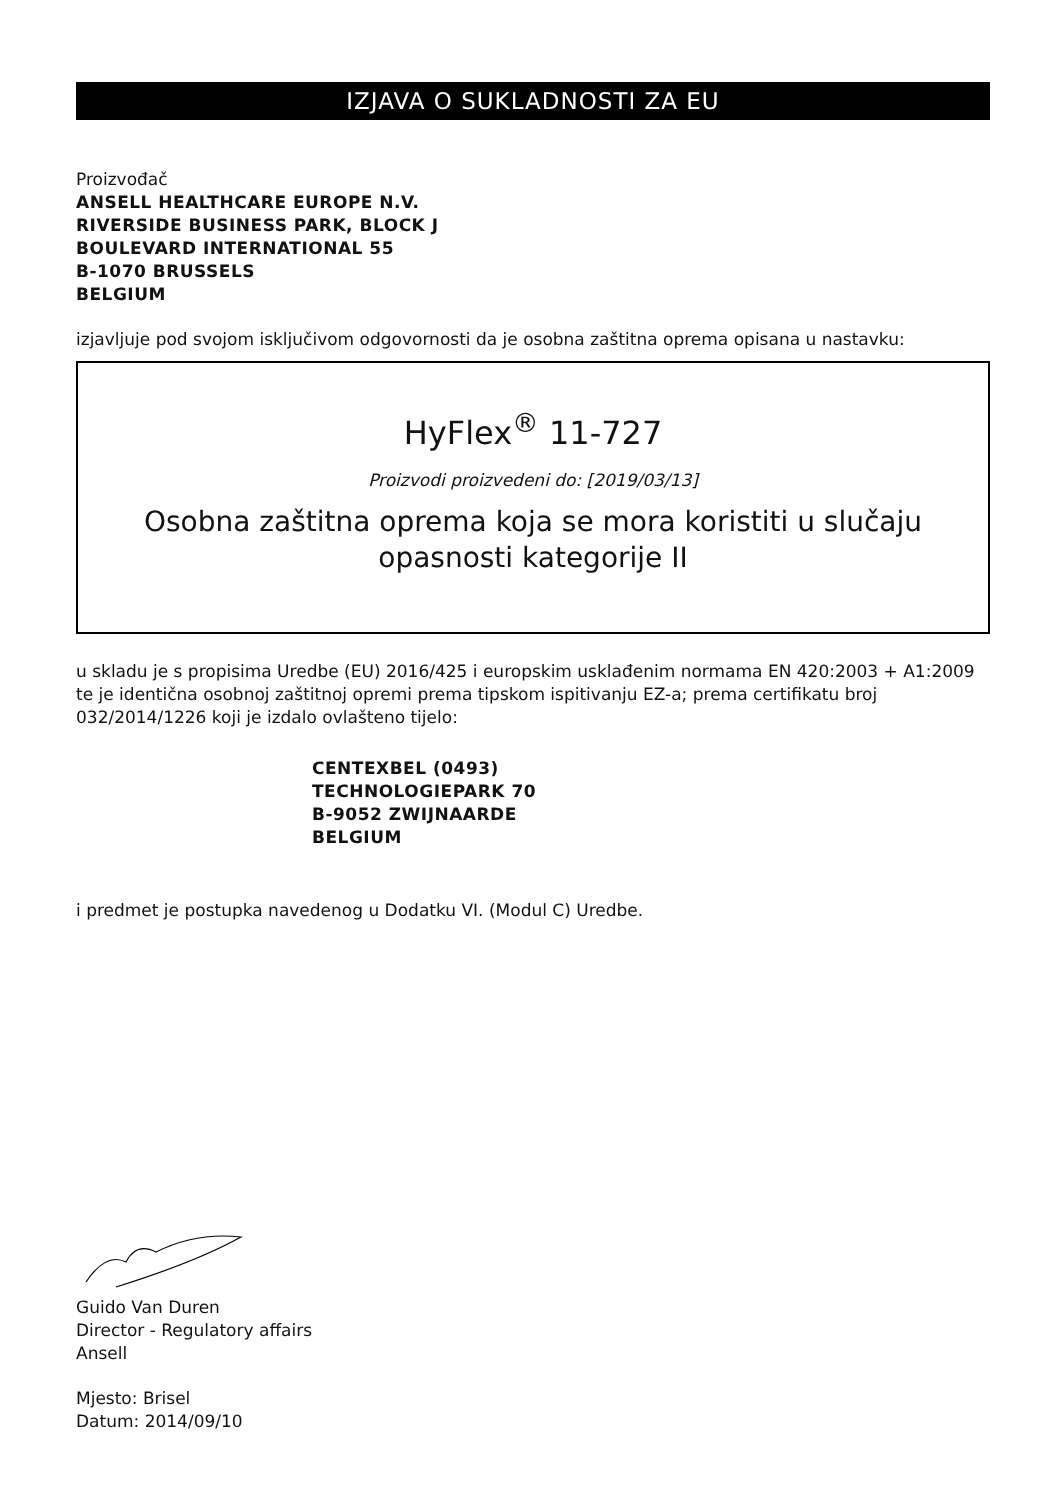IZJAVA O SUKLADNOSTI ZA EU
Proizvođač
ANSELL HEALTHCARE EUROPE N.V.
RIVERSIDE BUSINESS PARK, BLOCK J
BOULEVARD INTERNATIONAL 55
B-1070 BRUSSELS
BELGIUM
izjavljuje pod svojom isključivom odgovornosti da je osobna zaštitna oprema opisana u nastavku:
HyFlex<sup>®</sup> 11-727
Proizvodi proizvedeni do: [2019/03/13]
Osobna zaštitna oprema koja se mora koristiti u slučaju opasnosti kategorije II
u skladu je s propisima Uredbe (EU) 2016/425 i europskim usklađenim normama EN 420:2003 + A1:2009 te je identična osobnoj zaštitnoj opremi prema tipskom ispitivanju EZ-a; prema certifikatu broj 032/2014/1226 koji je izdalo ovlašteno tijelo:
CENTEXBEL (0493)
TECHNOLOGIEPARK 70
B-9052 ZWIJNAARDE
BELGIUM
i predmet je postupka navedenog u Dodatku VI. (Modul C) Uredbe.
Guido Van Duren
Director - Regulatory affairs
Ansell
Mjesto: Brisel
Datum: 2014/09/10